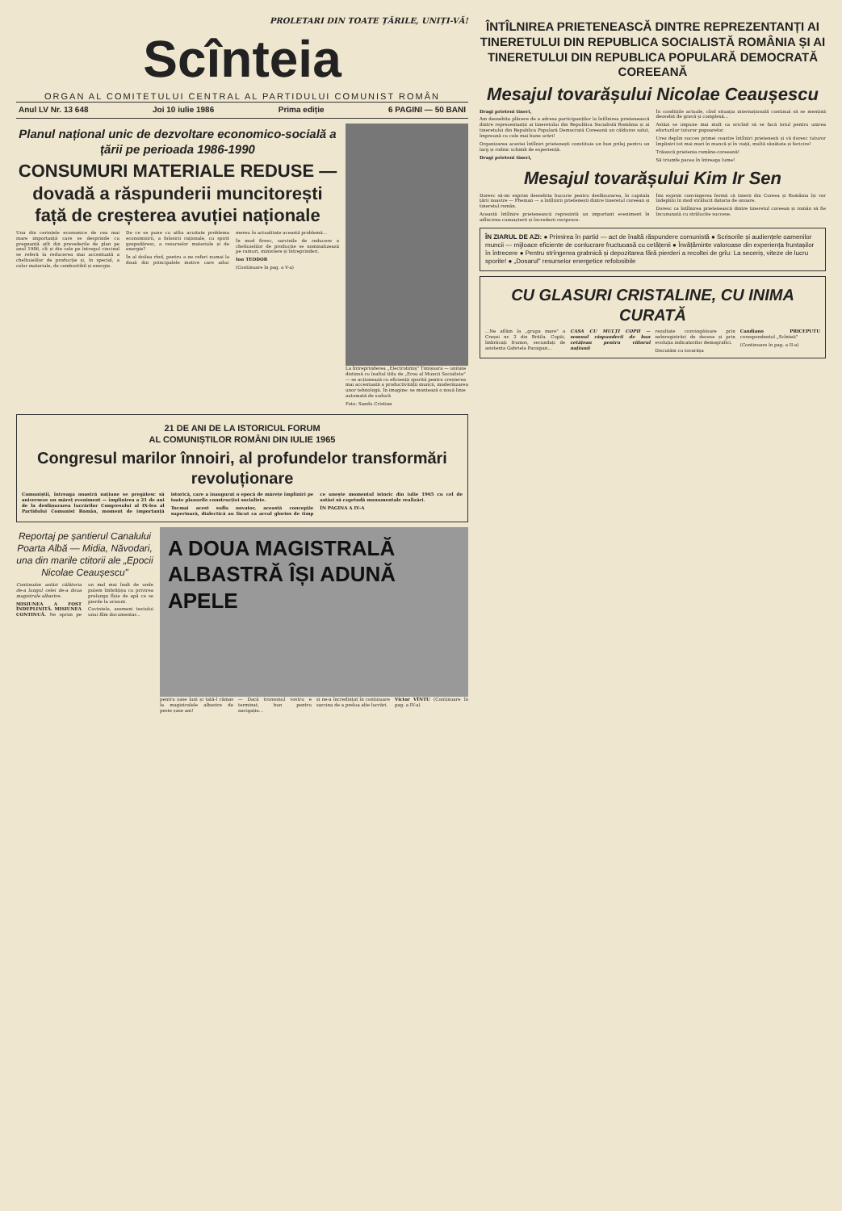PROLETARI DIN TOATE ȚĂRILE, UNIȚI-VĂ!
Scînteia
ORGAN AL COMITETULUI CENTRAL AL PARTIDULUI COMUNIST ROMÂN
Anul LV Nr. 13 648 Joi 10 iulie 1986 Prima ediție 6 PAGINI — 50 BANI
Planul național unic de dezvoltare economico-socială a țării pe perioada 1986-1990
CONSUMURI MATERIALE REDUSE — dovadă a răspunderii muncitorești față de creșterea avuției naționale
Una din cerințele economice de cea mai mare importanță care se desprinde cu pregnanță atît din prevederile de plan pe anul 1986, cît și din cele pe întregul cincinal se referă la reducerea mai accentuată a cheltuielilor de producție și, în special, a celor materiale, de combustibil și energie.
De ce se pune cu atîta acuitate problema economisirii, a folosirii raționale, cu spirit gospodăresc, a resurselor materiale și de energie?
În al doilea rînd, pentru a ne referi numai la două din principalele motive care aduc mereu în actualitate această problemă...
În mod firesc, sarcinile de reducere a cheltuielilor de producție se nominalizează pe ramuri, ministere și întreprinderi.
Ion TEODOR
(Continuare în pag. a V-a)
La Întreprinderea „Electrotimiș" Timișoara — unitate distinsă cu înaltul titlu de „Erou al Muncii Socialiste" — se acționează cu eficiență sporită pentru creșterea mai accentuată a productivității muncii, modernizarea unor tehnologii. În imagine: se montează o nouă linie automată de sudură
Foto: Sandu Cristian
21 DE ANI DE LA ISTORICUL FORUM
AL COMUNIȘTILOR ROMÂNI DIN IULIE 1965
Congresul marilor înnoiri, al profundelor transformări revoluționare
Comuniștii, întreaga noastră națiune se pregătesc să aniverseze un măreț eveniment — împlinirea a 21 de ani de la desfășurarea lucrărilor Congresului al IX-lea al Partidului Comunist Român, moment de importanță istorică, care a inaugurat o epocă de mărețe împliniri pe toate planurile construcției socialiste.
Tocmai acest suflu novator, această concepție superioară, dialectică au făcut ca arcul glorios de timp ce unește momentul istoric din iulie 1965 cu cel de astăzi să cuprindă monumentale realizări.
ÎN PAGINA A IV-A
Reportaj pe șantierul Canalului Poarta Albă — Midia, Năvodari, una din marile ctitorii ale „Epocii Nicolae Ceaușescu"
Continuăm astăzi călătoria de-a lungul celei de-a doua magistrale albastre.
MISIUNEA A FOST ÎNDEPLINITĂ. MISIUNEA CONTINUĂ. Ne oprim pe un mal mai înalt de unde putem îmbrățișa cu privirea prelunga fîșie de apă ce se pierde la orizont.
Cuvintele, asemeni textului unui film documentar...
A DOUA MAGISTRALĂ ALBASTRĂ ÎȘI ADUNĂ APELE
pentru șase luni și tată-l rămas la magistralele albastre de peste șase ani!
— Dacă tronsonul vostru e terminat, bun pentru navigație...
și ne-a încredințat în continuare sarcina de a prelua alte lucrări.
Victor VÎNTU (Continuare în pag. a IV-a)
ÎNTÎLNIREA PRIETENEASCĂ DINTRE REPREZENTANȚI AI TINERETULUI DIN REPUBLICA SOCIALISTĂ ROMÂNIA ȘI AI TINERETULUI DIN REPUBLICA POPULARĂ DEMOCRATĂ COREEANĂ
Mesajul tovarășului Nicolae Ceaușescu
Dragi prieteni tineri,
Am deosebita plăcere de a adresa participanților la întîlnirea prietenească dintre reprezentanții ai tineretului din Republica Socialistă România și ai tineretului din Republica Populară Democrată Coreeană un călduros salut, împreună cu cele mai bune urări!
Organizarea acestei întîlniri prietenești constituie un bun prilej pentru un larg și rodnic schimb de experiență.
Dragi prieteni tineri,
În condițiile actuale, cînd situația internațională continuă să se mențină deosebit de gravă și complexă...
Astăzi se impune mai mult ca oricînd să se facă totul pentru unirea eforturilor tuturor popoarelor.
Urez deplin succes primei voastre întîlniri prietenești și vă doresc tuturor împliniri tot mai mari în muncă și în viață, multă sănătate și fericire!
Trăiască prietenia româno-coreeană!
Să triumfe pacea în întreaga lume!
Mesajul tovarășului Kim Ir Sen
Doresc să-mi exprim deosebita bucurie pentru desfășurarea, în capitala țării noastre — Phenian — a întîlnirii prietenești dintre tineretul coreean și tineretul român.
Această întîlnire prietenească reprezintă un important eveniment în adîncirea cunoașterii și încrederii reciproce.
Îmi exprim convingerea fermă că tinerii din Coreea și România își vor îndeplini în mod strălucit datoria de onoare.
Doresc ca întîlnirea prietenească dintre tineretul coreean și român să fie încununată cu strălucite succese.
ÎN ZIARUL DE AZI: ● Primirea în partid — act de înaltă răspundere comunistă ● Scrisorile și audiențele oamenilor muncii — mijloace eficiente de conlucrare fructuoasă cu cetățenii ● Învățăminte valoroase din experiența fruntașilor în întrecere ● Pentru strîngerea grabnică și depozitarea fără pierderi a recoltei de grîu: La seceriș, viteze de lucru sporite! ● „Dosarul" resurselor energetice refolosibile
CU GLASURI CRISTALINE, CU INIMA CURATĂ
...Ne aflăm la „grupa mare" a Creșei nr. 2 din Brăila. Copiii, îmbrăcați frumos, secundați de asistenta Gabriela Paraipan...
CASA CU MULȚI COPII — semnul răspunderii de bun cetățean pentru viitorul națiunii
rezultate convingătoare prin neînregistrări de decese și prin evoluția indicatorilor demografici.
Discutăm cu tovarășa
Candiano PRICEPUTU corespondentul „Scînteii"
(Continuare în pag. a II-a)